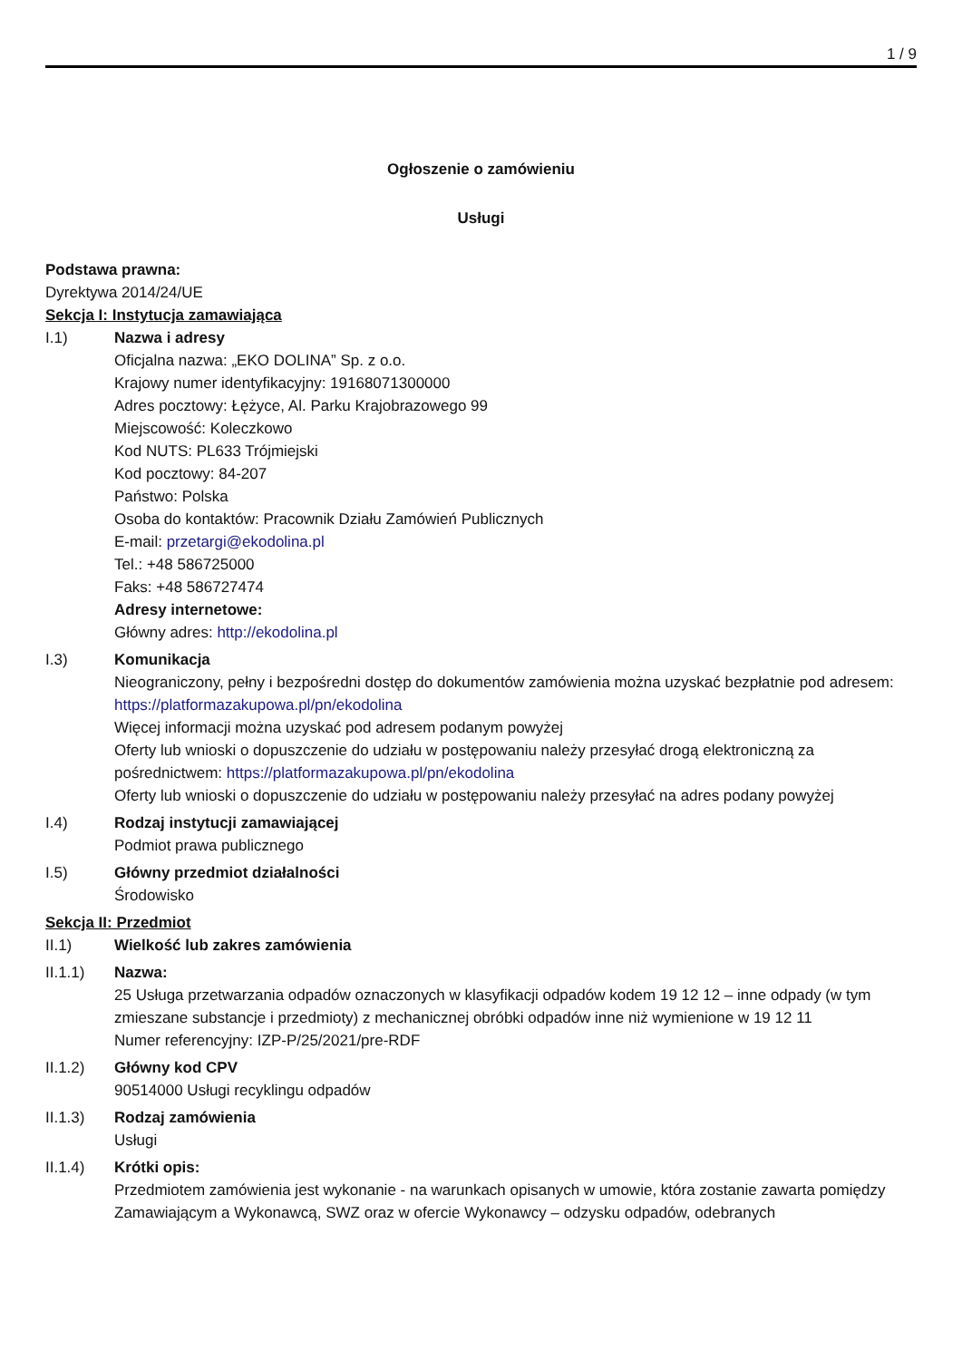1 / 9
Ogłoszenie o zamówieniu
Usługi
Podstawa prawna:
Dyrektywa 2014/24/UE
Sekcja I: Instytucja zamawiająca
I.1) Nazwa i adresy
Oficjalna nazwa: „EKO DOLINA” Sp. z o.o.
Krajowy numer identyfikacyjny: 19168071300000
Adres pocztowy: Łężyce, Al. Parku Krajobrazowego 99
Miejscowość: Koleczkowo
Kod NUTS: PL633 Trójmiejski
Kod pocztowy: 84-207
Państwo: Polska
Osoba do kontaktów: Pracownik Działu Zamówień Publicznych
E-mail: przetargi@ekodolina.pl
Tel.: +48 586725000
Faks: +48 586727474
Adresy internetowe:
Główny adres: http://ekodolina.pl
I.3) Komunikacja
Nieograniczony, pełny i bezpośredni dostęp do dokumentów zamówienia można uzyskać bezpłatnie pod adresem: https://platformazakupowa.pl/pn/ekodolina
Więcej informacji można uzyskać pod adresem podanym powyżej
Oferty lub wnioski o dopuszczenie do udziału w postępowaniu należy przesyłać drogą elektroniczną za pośrednictwem: https://platformazakupowa.pl/pn/ekodolina
Oferty lub wnioski o dopuszczenie do udziału w postępowaniu należy przesyłać na adres podany powyżej
I.4) Rodzaj instytucji zamawiającej
Podmiot prawa publicznego
I.5) Główny przedmiot działalności
Środowisko
Sekcja II: Przedmiot
II.1) Wielkość lub zakres zamówienia
II.1.1) Nazwa:
25 Usługa przetwarzania odpadów oznaczonych w klasyfikacji odpadów kodem 19 12 12 – inne odpady (w tym zmieszane substancje i przedmioty) z mechanicznej obróbki odpadów inne niż wymienione w 19 12 11
Numer referencyjny: IZP-P/25/2021/pre-RDF
II.1.2) Główny kod CPV
90514000 Usługi recyklingu odpadów
II.1.3) Rodzaj zamówienia
Usługi
II.1.4) Krótki opis:
Przedmiotem zamówienia jest wykonanie - na warunkach opisanych w umowie, która zostanie zawarta pomiędzy Zamawiającym a Wykonawcą, SWZ oraz w ofercie Wykonawcy – odzysku odpadów, odebranych